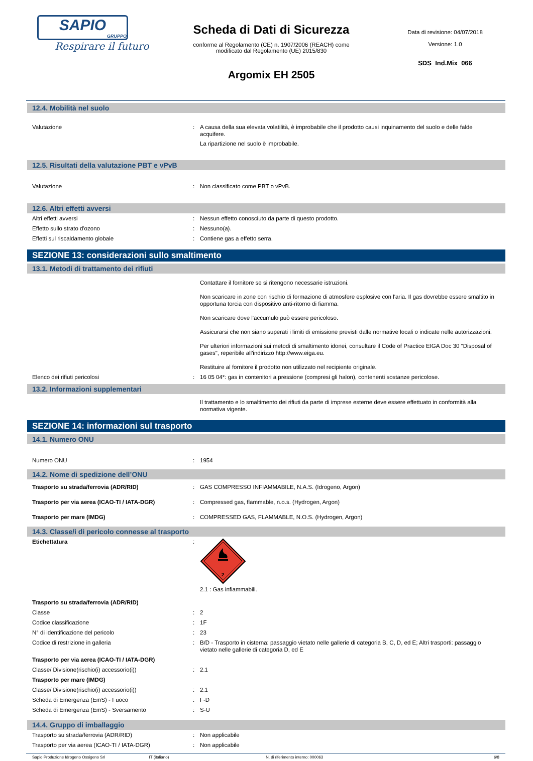SAPIO
GRUPPO
Respirare il futuro
Scheda di Dati di Sicurezza
conforme al Regolamento (CE) n. 1907/2006 (REACH) come
modificato dal Regolamento (UE) 2015/830
Argomix EH 2505
Data di revisione: 04/07/2018
Versione: 1.0
SDS_Ind.Mix_066
12.4. Mobilità nel suolo
Valutazione : A causa della sua elevata volatilità, è improbabile che il prodotto causi inquinamento del suolo e delle falde acquifere.
La ripartizione nel suolo è improbabile.
12.5. Risultati della valutazione PBT e vPvB
Valutazione : Non classificato come PBT o vPvB.
12.6. Altri effetti avversi
Altri effetti avversi : Nessun effetto conosciuto da parte di questo prodotto.
Effetto sullo strato d'ozono : Nessuno(a).
Effetti sul riscaldamento globale : Contiene gas a effetto serra.
SEZIONE 13: considerazioni sullo smaltimento
13.1. Metodi di trattamento dei rifiuti
Contattare il fornitore se si ritengono necessarie istruzioni.
Non scaricare in zone con rischio di formazione di atmosfere esplosive con l'aria. Il gas dovrebbe essere smaltito in opportuna torcia con dispositivo anti-ritorno di fiamma.
Non scaricare dove l'accumulo può essere pericoloso.
Assicurarsi che non siano superati i limiti di emissione previsti dalle normative locali o indicate nelle autorizzazioni.
Per ulteriori informazioni sui metodi di smaltimento idonei, consultare il Code of Practice EIGA Doc 30 "Disposal of gases", reperibile all'indirizzo http://www.eiga.eu.
Restituire al fornitore il prodotto non utilizzato nel recipiente originale.
Elenco dei rifiuti pericolosi : 16 05 04*: gas in contenitori a pressione (compresi gli halon), contenenti sostanze pericolose.
13.2. Informazioni supplementari
Il trattamento e lo smaltimento dei rifiuti da parte di imprese esterne deve essere effettuato in conformità alla normativa vigente.
SEZIONE 14: informazioni sul trasporto
14.1. Numero ONU
Numero ONU : 1954
14.2. Nome di spedizione dell’ONU
Trasporto su strada/ferrovia (ADR/RID) : GAS COMPRESSO INFIAMMABILE, N.A.S. (Idrogeno, Argon)
Trasporto per via aerea (ICAO-TI / IATA-DGR) : Compressed gas, flammable, n.o.s. (Hydrogen, Argon)
Trasporto per mare (IMDG) : COMPRESSED GAS, FLAMMABLE, N.O.S. (Hydrogen, Argon)
14.3. Classe/i di pericolo connesse al trasporto
Etichettatura :
2
2.1 : Gas infiammabili.
Trasporto su strada/ferrovia (ADR/RID)
Classe : 2
Codice classificazione : 1F
N° di identificazione del pericolo : 23
Codice di restrizione in galleria : B/D - Trasporto in cisterna: passaggio vietato nelle gallerie di categoria B, C, D, ed E; Altri trasporti: passaggio vietato nelle gallerie di categoria D, ed E
Trasporto per via aerea (ICAO-TI / IATA-DGR)
Classe/ Divisione(rischio(i) accessorio(i)) : 2.1
Trasporto per mare (IMDG)
Classe/ Divisione(rischio(i) accessorio(i)) : 2.1
Scheda di Emergenza (EmS) - Fuoco : F-D
Scheda di Emergenza (EmS) - Sversamento : S-U
14.4. Gruppo di imballaggio
Trasporto su strada/ferrovia (ADR/RID) : Non applicabile
Trasporto per via aerea (ICAO-TI / IATA-DGR) : Non applicabile
Sapio Produzione Idrogeno Ossigeno Srl
IT (italiano) N. di riferimento interno: 000063
6/8